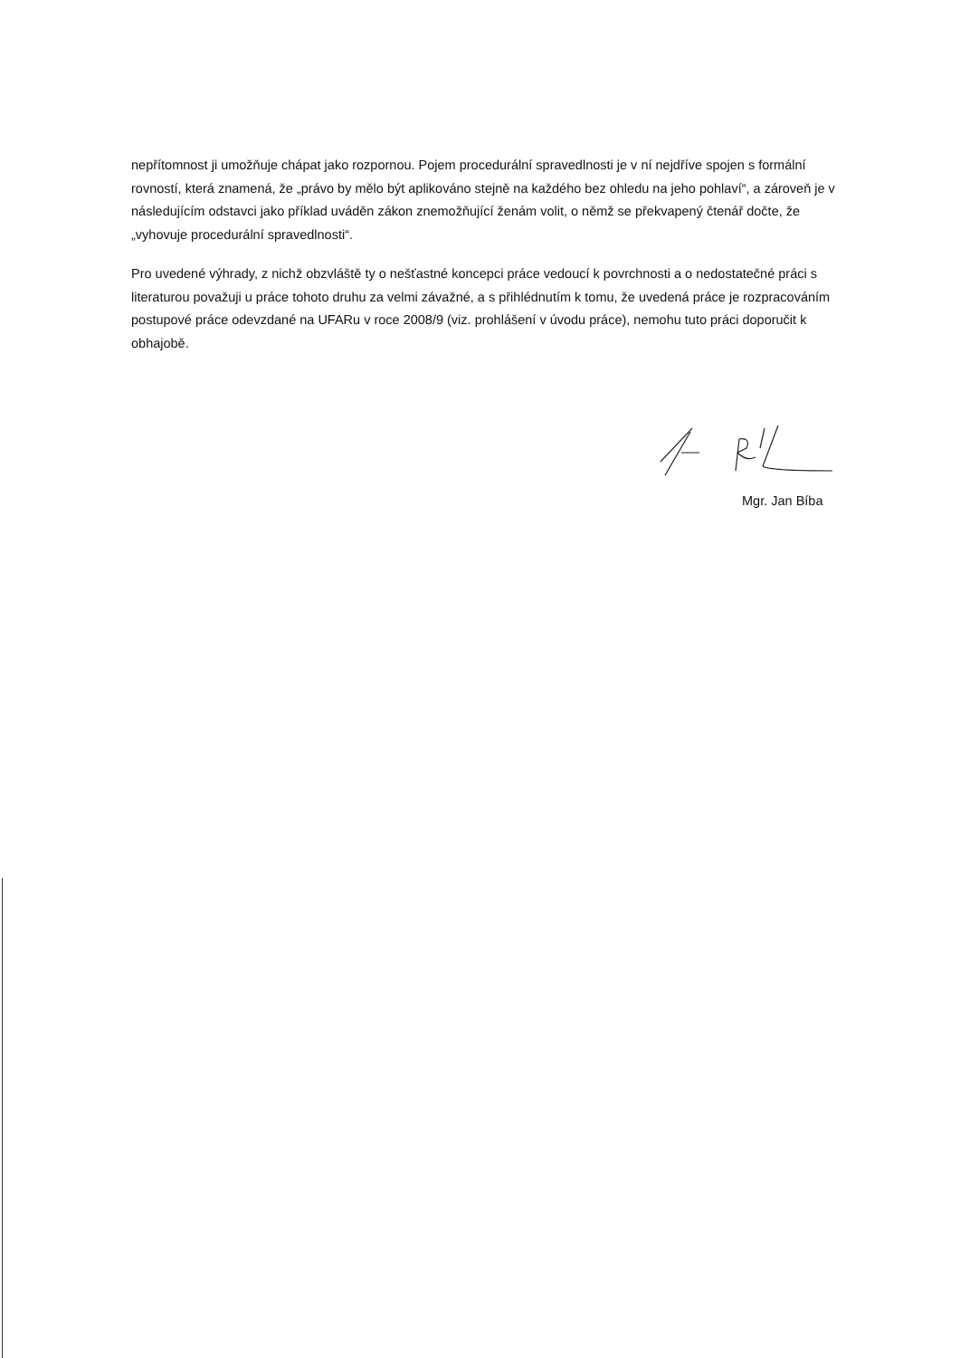nepřítomnost ji umožňuje chápat jako rozpornou. Pojem procedurální spravedlnosti je v ní nejdříve spojen s formální rovností, která znamená, že „právo by mělo být aplikováno stejně na každého bez ohledu na jeho pohlaví“, a zároveň je v následujícím odstavci jako příklad uváděn zákon znemožňující ženám volit, o němž se překvapený čtenář dočte, že „vyhovuje procedurální spravedlnosti“.
Pro uvedené výhrady, z nichž obzvláště ty o nešťastné koncepci práce vedoucí k povrchnosti a o nedostatečné práci s literaturou považuji u práce tohoto druhu za velmi závažné, a s přihlédnutím k tomu, že uvedená práce je rozpracováním postupové práce odevzdané na UFARu v roce 2008/9 (viz. prohlášení v úvodu práce), nemohu tuto práci doporučit k obhajobě.
Mgr. Jan Bíba